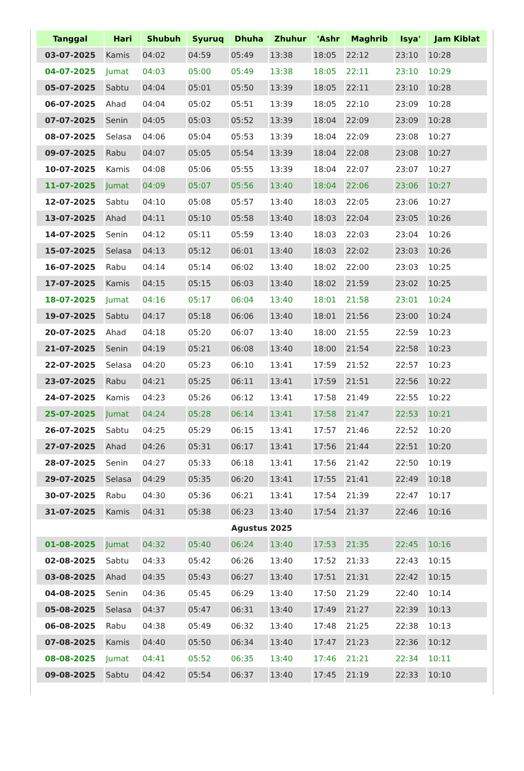| Tanggal | Hari | Shubuh | Syuruq | Dhuha | Zhuhur | 'Ashr | Maghrib | Isya' | Jam Kiblat |
| --- | --- | --- | --- | --- | --- | --- | --- | --- | --- |
| 03-07-2025 | Kamis | 04:02 | 04:59 | 05:49 | 13:38 | 18:05 | 22:12 | 23:10 | 10:28 |
| 04-07-2025 | Jumat | 04:03 | 05:00 | 05:49 | 13:38 | 18:05 | 22:11 | 23:10 | 10:29 |
| 05-07-2025 | Sabtu | 04:04 | 05:01 | 05:50 | 13:39 | 18:05 | 22:11 | 23:10 | 10:28 |
| 06-07-2025 | Ahad | 04:04 | 05:02 | 05:51 | 13:39 | 18:05 | 22:10 | 23:09 | 10:28 |
| 07-07-2025 | Senin | 04:05 | 05:03 | 05:52 | 13:39 | 18:04 | 22:09 | 23:09 | 10:28 |
| 08-07-2025 | Selasa | 04:06 | 05:04 | 05:53 | 13:39 | 18:04 | 22:09 | 23:08 | 10:27 |
| 09-07-2025 | Rabu | 04:07 | 05:05 | 05:54 | 13:39 | 18:04 | 22:08 | 23:08 | 10:27 |
| 10-07-2025 | Kamis | 04:08 | 05:06 | 05:55 | 13:39 | 18:04 | 22:07 | 23:07 | 10:27 |
| 11-07-2025 | Jumat | 04:09 | 05:07 | 05:56 | 13:40 | 18:04 | 22:06 | 23:06 | 10:27 |
| 12-07-2025 | Sabtu | 04:10 | 05:08 | 05:57 | 13:40 | 18:03 | 22:05 | 23:06 | 10:27 |
| 13-07-2025 | Ahad | 04:11 | 05:10 | 05:58 | 13:40 | 18:03 | 22:04 | 23:05 | 10:26 |
| 14-07-2025 | Senin | 04:12 | 05:11 | 05:59 | 13:40 | 18:03 | 22:03 | 23:04 | 10:26 |
| 15-07-2025 | Selasa | 04:13 | 05:12 | 06:01 | 13:40 | 18:03 | 22:02 | 23:03 | 10:26 |
| 16-07-2025 | Rabu | 04:14 | 05:14 | 06:02 | 13:40 | 18:02 | 22:00 | 23:03 | 10:25 |
| 17-07-2025 | Kamis | 04:15 | 05:15 | 06:03 | 13:40 | 18:02 | 21:59 | 23:02 | 10:25 |
| 18-07-2025 | Jumat | 04:16 | 05:17 | 06:04 | 13:40 | 18:01 | 21:58 | 23:01 | 10:24 |
| 19-07-2025 | Sabtu | 04:17 | 05:18 | 06:06 | 13:40 | 18:01 | 21:56 | 23:00 | 10:24 |
| 20-07-2025 | Ahad | 04:18 | 05:20 | 06:07 | 13:40 | 18:00 | 21:55 | 22:59 | 10:23 |
| 21-07-2025 | Senin | 04:19 | 05:21 | 06:08 | 13:40 | 18:00 | 21:54 | 22:58 | 10:23 |
| 22-07-2025 | Selasa | 04:20 | 05:23 | 06:10 | 13:41 | 17:59 | 21:52 | 22:57 | 10:23 |
| 23-07-2025 | Rabu | 04:21 | 05:25 | 06:11 | 13:41 | 17:59 | 21:51 | 22:56 | 10:22 |
| 24-07-2025 | Kamis | 04:23 | 05:26 | 06:12 | 13:41 | 17:58 | 21:49 | 22:55 | 10:22 |
| 25-07-2025 | Jumat | 04:24 | 05:28 | 06:14 | 13:41 | 17:58 | 21:47 | 22:53 | 10:21 |
| 26-07-2025 | Sabtu | 04:25 | 05:29 | 06:15 | 13:41 | 17:57 | 21:46 | 22:52 | 10:20 |
| 27-07-2025 | Ahad | 04:26 | 05:31 | 06:17 | 13:41 | 17:56 | 21:44 | 22:51 | 10:20 |
| 28-07-2025 | Senin | 04:27 | 05:33 | 06:18 | 13:41 | 17:56 | 21:42 | 22:50 | 10:19 |
| 29-07-2025 | Selasa | 04:29 | 05:35 | 06:20 | 13:41 | 17:55 | 21:41 | 22:49 | 10:18 |
| 30-07-2025 | Rabu | 04:30 | 05:36 | 06:21 | 13:41 | 17:54 | 21:39 | 22:47 | 10:17 |
| 31-07-2025 | Kamis | 04:31 | 05:38 | 06:23 | 13:40 | 17:54 | 21:37 | 22:46 | 10:16 |
| Agustus 2025 | | | | | | | | | |
| 01-08-2025 | Jumat | 04:32 | 05:40 | 06:24 | 13:40 | 17:53 | 21:35 | 22:45 | 10:16 |
| 02-08-2025 | Sabtu | 04:33 | 05:42 | 06:26 | 13:40 | 17:52 | 21:33 | 22:43 | 10:15 |
| 03-08-2025 | Ahad | 04:35 | 05:43 | 06:27 | 13:40 | 17:51 | 21:31 | 22:42 | 10:15 |
| 04-08-2025 | Senin | 04:36 | 05:45 | 06:29 | 13:40 | 17:50 | 21:29 | 22:40 | 10:14 |
| 05-08-2025 | Selasa | 04:37 | 05:47 | 06:31 | 13:40 | 17:49 | 21:27 | 22:39 | 10:13 |
| 06-08-2025 | Rabu | 04:38 | 05:49 | 06:32 | 13:40 | 17:48 | 21:25 | 22:38 | 10:13 |
| 07-08-2025 | Kamis | 04:40 | 05:50 | 06:34 | 13:40 | 17:47 | 21:23 | 22:36 | 10:12 |
| 08-08-2025 | Jumat | 04:41 | 05:52 | 06:35 | 13:40 | 17:46 | 21:21 | 22:34 | 10:11 |
| 09-08-2025 | Sabtu | 04:42 | 05:54 | 06:37 | 13:40 | 17:45 | 21:19 | 22:33 | 10:10 |